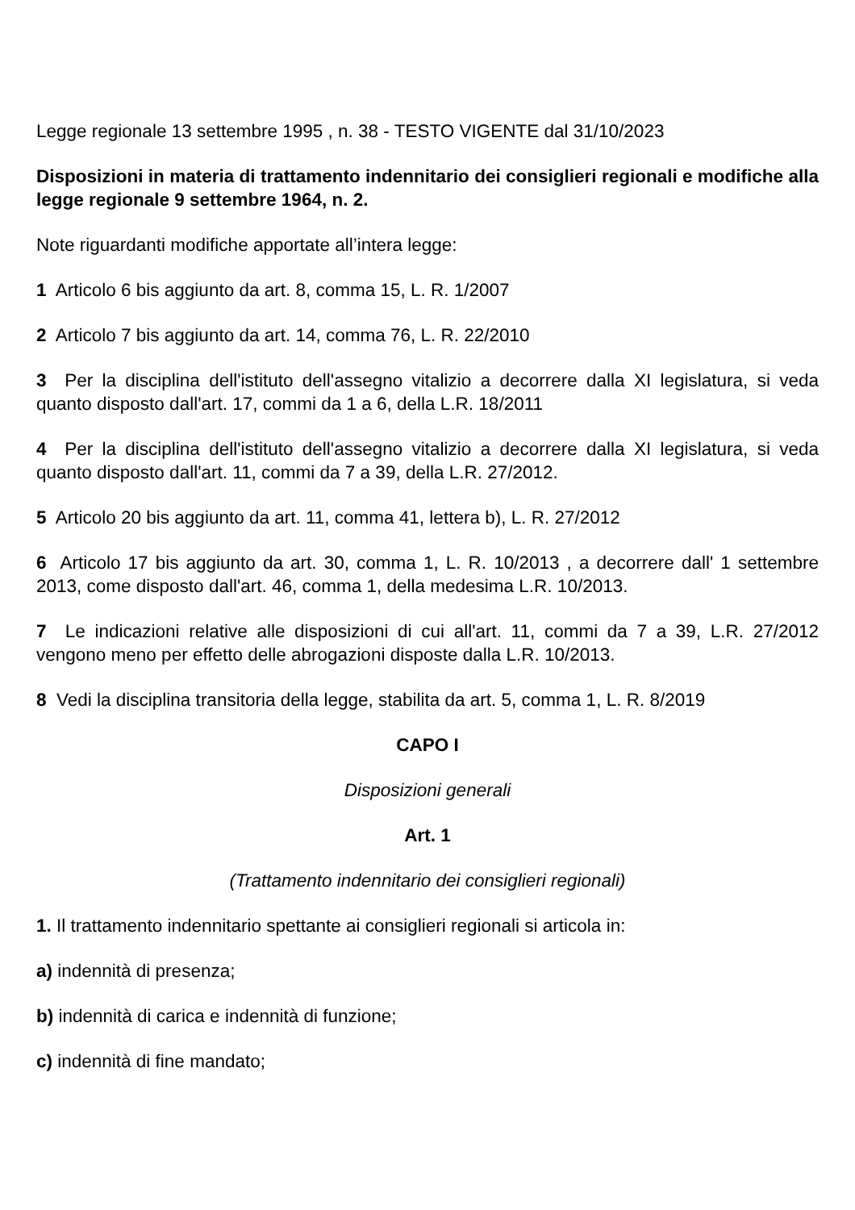Legge regionale 13 settembre 1995 , n. 38 - TESTO VIGENTE dal 31/10/2023
Disposizioni in materia di trattamento indennitario dei consiglieri regionali e modifiche alla legge regionale 9 settembre 1964, n. 2.
Note riguardanti modifiche apportate all’intera legge:
1 Articolo 6 bis aggiunto da art. 8, comma 15, L. R. 1/2007
2 Articolo 7 bis aggiunto da art. 14, comma 76, L. R. 22/2010
3 Per la disciplina dell'istituto dell'assegno vitalizio a decorrere dalla XI legislatura, si veda quanto disposto dall'art. 17, commi da 1 a 6, della L.R. 18/2011
4 Per la disciplina dell'istituto dell'assegno vitalizio a decorrere dalla XI legislatura, si veda quanto disposto dall'art. 11, commi da 7 a 39, della L.R. 27/2012.
5 Articolo 20 bis aggiunto da art. 11, comma 41, lettera b), L. R. 27/2012
6 Articolo 17 bis aggiunto da art. 30, comma 1, L. R. 10/2013 , a decorrere dall' 1 settembre 2013, come disposto dall'art. 46, comma 1, della medesima L.R. 10/2013.
7 Le indicazioni relative alle disposizioni di cui all'art. 11, commi da 7 a 39, L.R. 27/2012 vengono meno per effetto delle abrogazioni disposte dalla L.R. 10/2013.
8 Vedi la disciplina transitoria della legge, stabilita da art. 5, comma 1, L. R. 8/2019
CAPO I
Disposizioni generali
Art. 1
(Trattamento indennitario dei consiglieri regionali)
1. Il trattamento indennitario spettante ai consiglieri regionali si articola in:
a) indennità di presenza;
b) indennità di carica e indennità di funzione;
c) indennità di fine mandato;